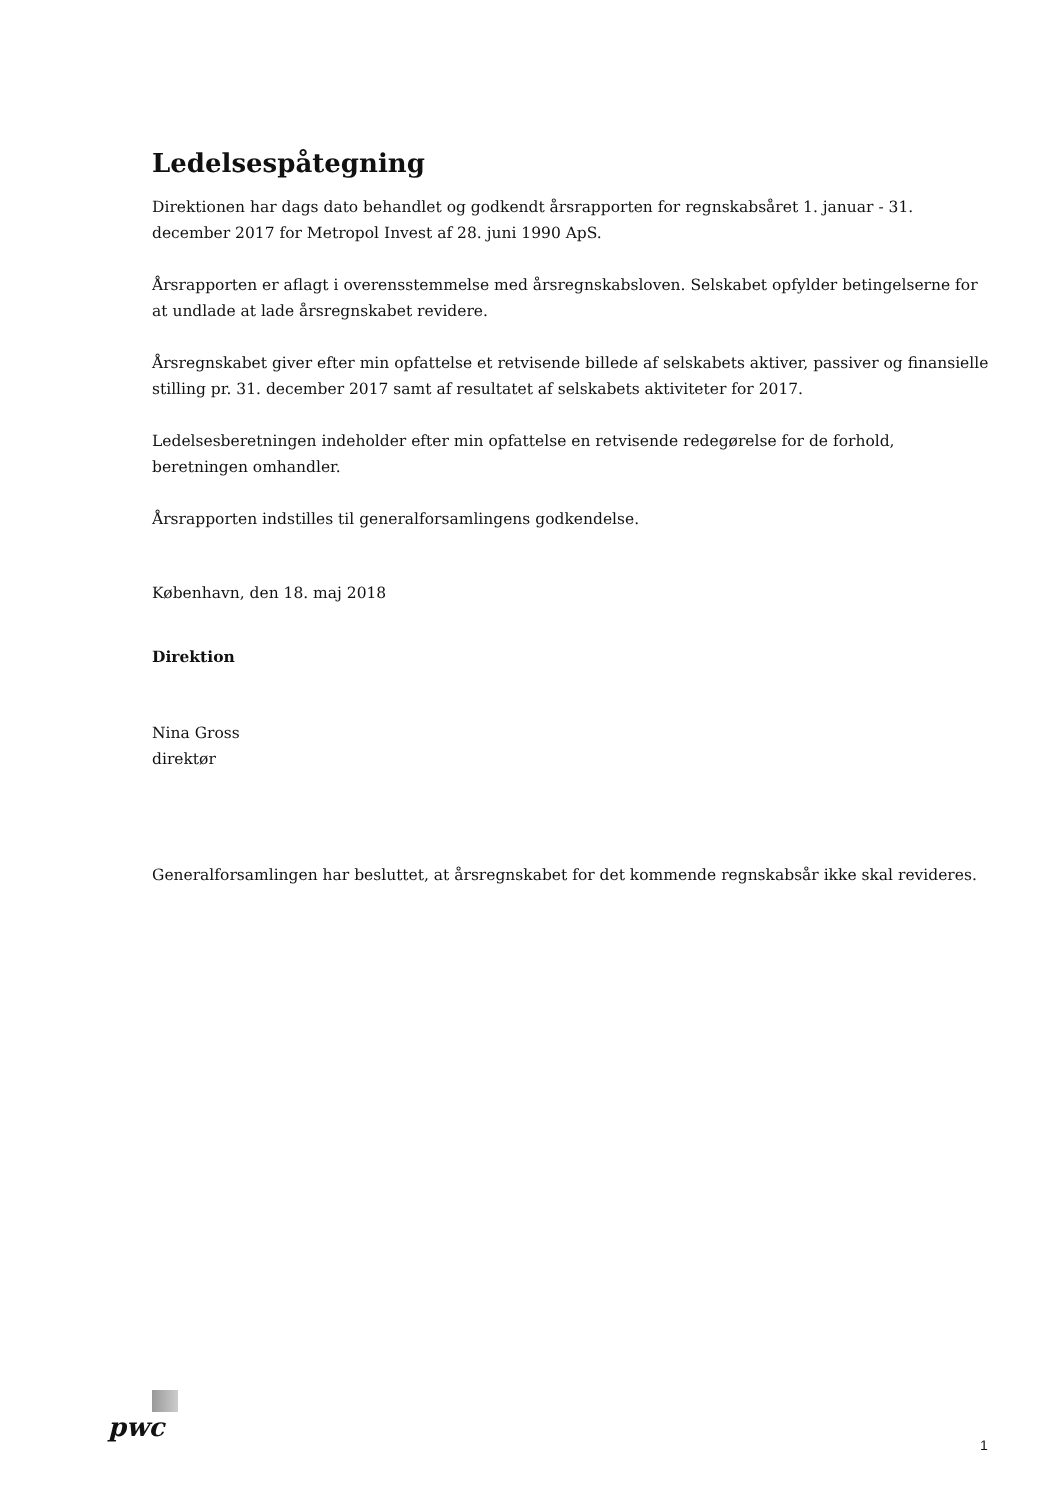Ledelsespåtegning
Direktionen har dags dato behandlet og godkendt årsrapporten for regnskabsåret 1. januar - 31. december 2017 for Metropol Invest af 28. juni 1990 ApS.
Årsrapporten er aflagt i overensstemmelse med årsregnskabsloven. Selskabet opfylder betingelserne for at undlade at lade årsregnskabet revidere.
Årsregnskabet giver efter min opfattelse et retvisende billede af selskabets aktiver, passiver og finansielle stilling pr. 31. december 2017 samt af resultatet af selskabets aktiviteter for 2017.
Ledelsesberetningen indeholder efter min opfattelse en retvisende redegørelse for de forhold, beretningen omhandler.
Årsrapporten indstilles til generalforsamlingens godkendelse.
København, den 18. maj 2018
Direktion
Nina Gross
direktør
Generalforsamlingen har besluttet, at årsregnskabet for det kommende regnskabsår ikke skal revideres.
pwc
1